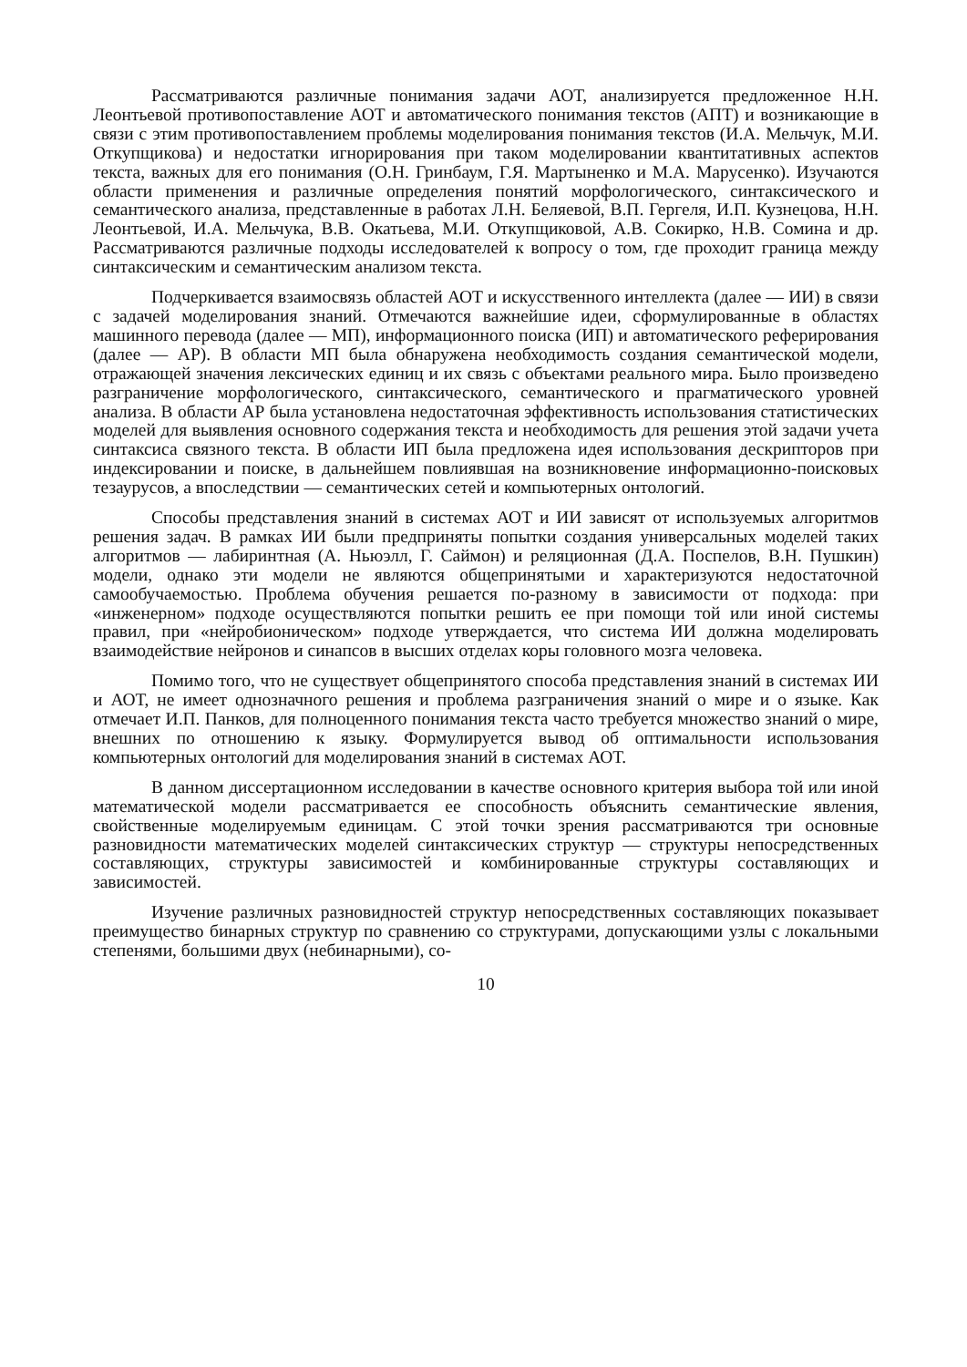Рассматриваются различные понимания задачи АОТ, анализируется предложенное Н.Н. Леонтьевой противопоставление АОТ и автоматического понимания текстов (АПТ) и возникающие в связи с этим противопоставлением проблемы моделирования понимания текстов (И.А. Мельчук, М.И. Откупщикова) и недостатки игнорирования при таком моделировании квантитативных аспектов текста, важных для его понимания (О.Н. Гринбаум, Г.Я. Мартыненко и М.А. Марусенко). Изучаются области применения и различные определения понятий морфологического, синтаксического и семантического анализа, представленные в работах Л.Н. Беляевой, В.П. Гергеля, И.П. Кузнецова, Н.Н. Леонтьевой, И.А. Мельчука, В.В. Окатьева, М.И. Откупщиковой, А.В. Сокирко, Н.В. Сомина и др. Рассматриваются различные подходы исследователей к вопросу о том, где проходит граница между синтаксическим и семантическим анализом текста.
Подчеркивается взаимосвязь областей АОТ и искусственного интеллекта (далее — ИИ) в связи с задачей моделирования знаний. Отмечаются важнейшие идеи, сформулированные в областях машинного перевода (далее — МП), информационного поиска (ИП) и автоматического реферирования (далее — АР). В области МП была обнаружена необходимость создания семантической модели, отражающей значения лексических единиц и их связь с объектами реального мира. Было произведено разграничение морфологического, синтаксического, семантического и прагматического уровней анализа. В области АР была установлена недостаточная эффективность использования статистических моделей для выявления основного содержания текста и необходимость для решения этой задачи учета синтаксиса связного текста. В области ИП была предложена идея использования дескрипторов при индексировании и поиске, в дальнейшем повлиявшая на возникновение информационно-поисковых тезаурусов, а впоследствии — семантических сетей и компьютерных онтологий.
Способы представления знаний в системах АОТ и ИИ зависят от используемых алгоритмов решения задач. В рамках ИИ были предприняты попытки создания универсальных моделей таких алгоритмов — лабиринтная (А. Ньюэлл, Г. Саймон) и реляционная (Д.А. Поспелов, В.Н. Пушкин) модели, однако эти модели не являются общепринятыми и характеризуются недостаточной самообучаемостью. Проблема обучения решается по-разному в зависимости от подхода: при «инженерном» подходе осуществляются попытки решить ее при помощи той или иной системы правил, при «нейробионическом» подходе утверждается, что система ИИ должна моделировать взаимодействие нейронов и синапсов в высших отделах коры головного мозга человека.
Помимо того, что не существует общепринятого способа представления знаний в системах ИИ и АОТ, не имеет однозначного решения и проблема разграничения знаний о мире и о языке. Как отмечает И.П. Панков, для полноценного понимания текста часто требуется множество знаний о мире, внешних по отношению к языку. Формулируется вывод об оптимальности использования компьютерных онтологий для моделирования знаний в системах АОТ.
В данном диссертационном исследовании в качестве основного критерия выбора той или иной математической модели рассматривается ее способность объяснить семантические явления, свойственные моделируемым единицам. С этой точки зрения рассматриваются три основные разновидности математических моделей синтаксических структур — структуры непосредственных составляющих, структуры зависимостей и комбинированные структуры составляющих и зависимостей.
Изучение различных разновидностей структур непосредственных составляющих показывает преимущество бинарных структур по сравнению со структурами, допускающими узлы с локальными степенями, большими двух (небинарными), со-
10